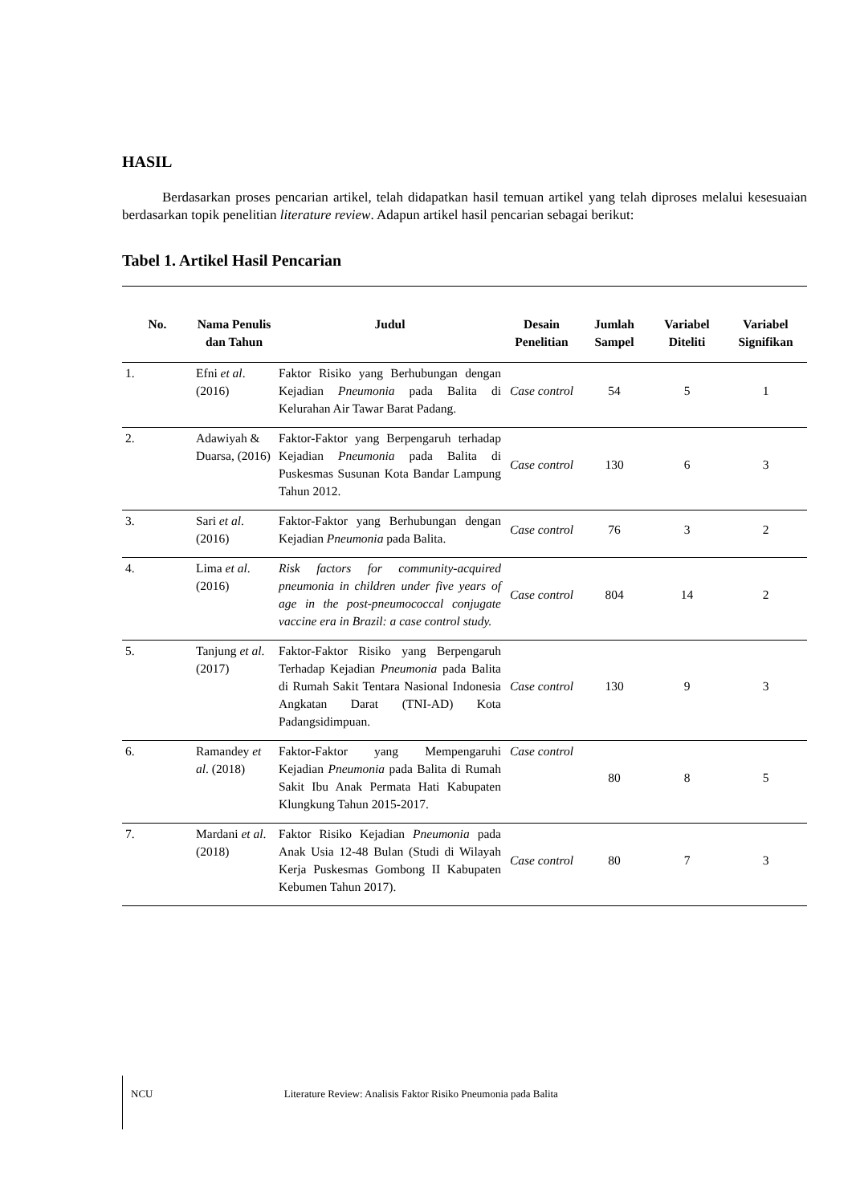HASIL
Berdasarkan proses pencarian artikel, telah didapatkan hasil temuan artikel yang telah diproses melalui kesesuaian berdasarkan topik penelitian literature review. Adapun artikel hasil pencarian sebagai berikut:
Tabel 1. Artikel Hasil Pencarian
| No. | Nama Penulis dan Tahun | Judul | Desain Penelitian | Jumlah Sampel | Variabel Diteliti | Variabel Signifikan |
| --- | --- | --- | --- | --- | --- | --- |
| 1. | Efni et al . (2016) | Faktor Risiko yang Berhubungan dengan Kejadian Pneumonia pada Balita di Kelurahan Air Tawar Barat Padang. | Case control | 54 | 5 | 1 |
| 2. | Adawiyah & Duarsa, (2016) | Faktor-Faktor yang Berpengaruh terhadap Kejadian Pneumonia pada Balita di Puskesmas Susunan Kota Bandar Lampung Tahun 2012. | Case control | 130 | 6 | 3 |
| 3. | Sari et al . (2016) | Faktor-Faktor yang Berhubungan dengan Kejadian Pneumonia pada Balita. | Case control | 76 | 3 | 2 |
| 4. | Lima et al . (2016) | Risk factors for community-acquired pneumonia in children under five years of age in the post-pneumococcal conjugate vaccine era in Brazil: a case control study. | Case control | 804 | 14 | 2 |
| 5. | Tanjung et al . (2017) | Faktor-Faktor Risiko yang Berpengaruh Terhadap Kejadian Pneumonia pada Balita di Rumah Sakit Tentara Nasional Indonesia Angkatan Darat (TNI-AD) Kota Padangsidimpuan. | Case control | 130 | 9 | 3 |
| 6. | Ramandey et al . (2018) | Faktor-Faktor yang Mempengaruhi Kejadian Pneumonia pada Balita di Rumah Sakit Ibu Anak Permata Hati Kabupaten Klungkung Tahun 2015-2017. | Case control | 80 | 8 | 5 |
| 7. | Mardani et al . (2018) | Faktor Risiko Kejadian Pneumonia pada Anak Usia 12-48 Bulan (Studi di Wilayah Kerja Puskesmas Gombong II Kabupaten Kebumen Tahun 2017). | Case control | 80 | 7 | 3 |
NCU Literature Review: Analisis Faktor Risiko Pneumonia pada Balita